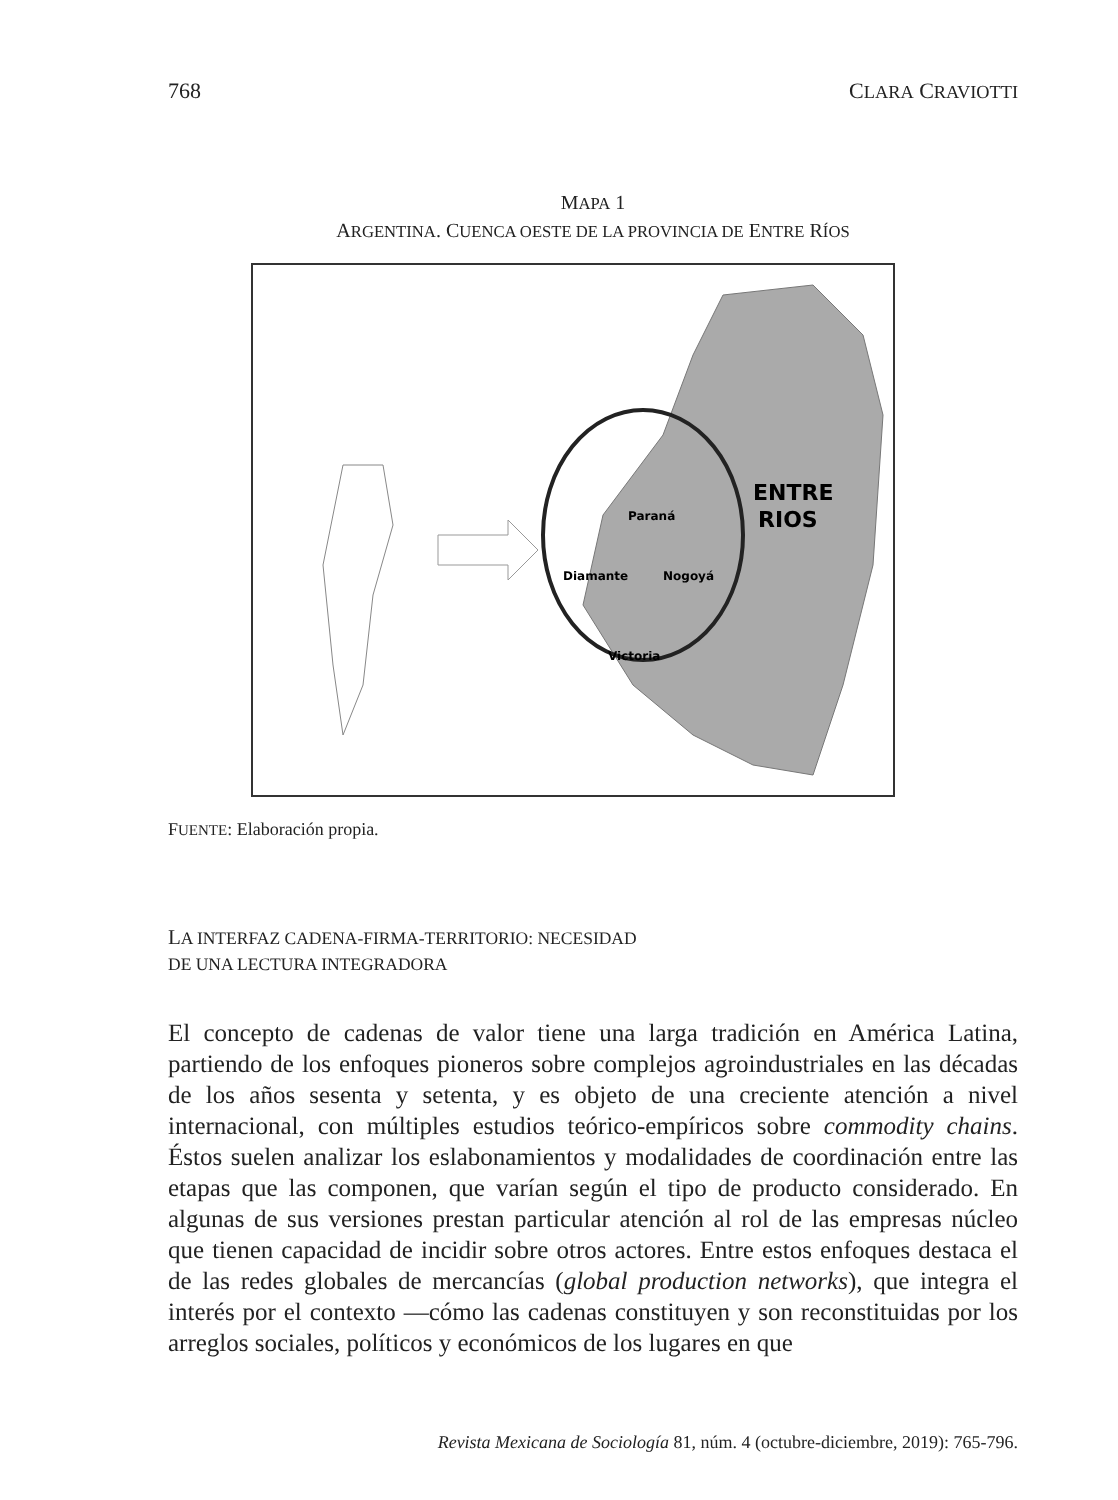768 CLARA CRAVIOTTI
MAPA 1
ARGENTINA. CUENCA OESTE DE LA PROVINCIA DE ENTRE RÍOS
Paraná
Diamante
Nogoyá
Victoria
ENTRE
RIOS
FUENTE: Elaboración propia.
LA INTERFAZ CADENA-FIRMA-TERRITORIO: NECESIDAD
DE UNA LECTURA INTEGRADORA
El concepto de cadenas de valor tiene una larga tradición en América Latina, partiendo de los enfoques pioneros sobre complejos agroindustriales en las décadas de los años sesenta y setenta, y es objeto de una creciente atención a nivel internacional, con múltiples estudios teórico-empíricos sobre commodity chains. Éstos suelen analizar los eslabonamientos y modalidades de coordinación entre las etapas que las componen, que varían según el tipo de producto considerado. En algunas de sus versiones prestan particular atención al rol de las empresas núcleo que tienen capacidad de incidir sobre otros actores. Entre estos enfoques destaca el de las redes globales de mercancías (global production networks), que integra el interés por el contexto —cómo las cadenas constituyen y son reconstituidas por los arreglos sociales, políticos y económicos de los lugares en que
Revista Mexicana de Sociología 81, núm. 4 (octubre-diciembre, 2019): 765-796.